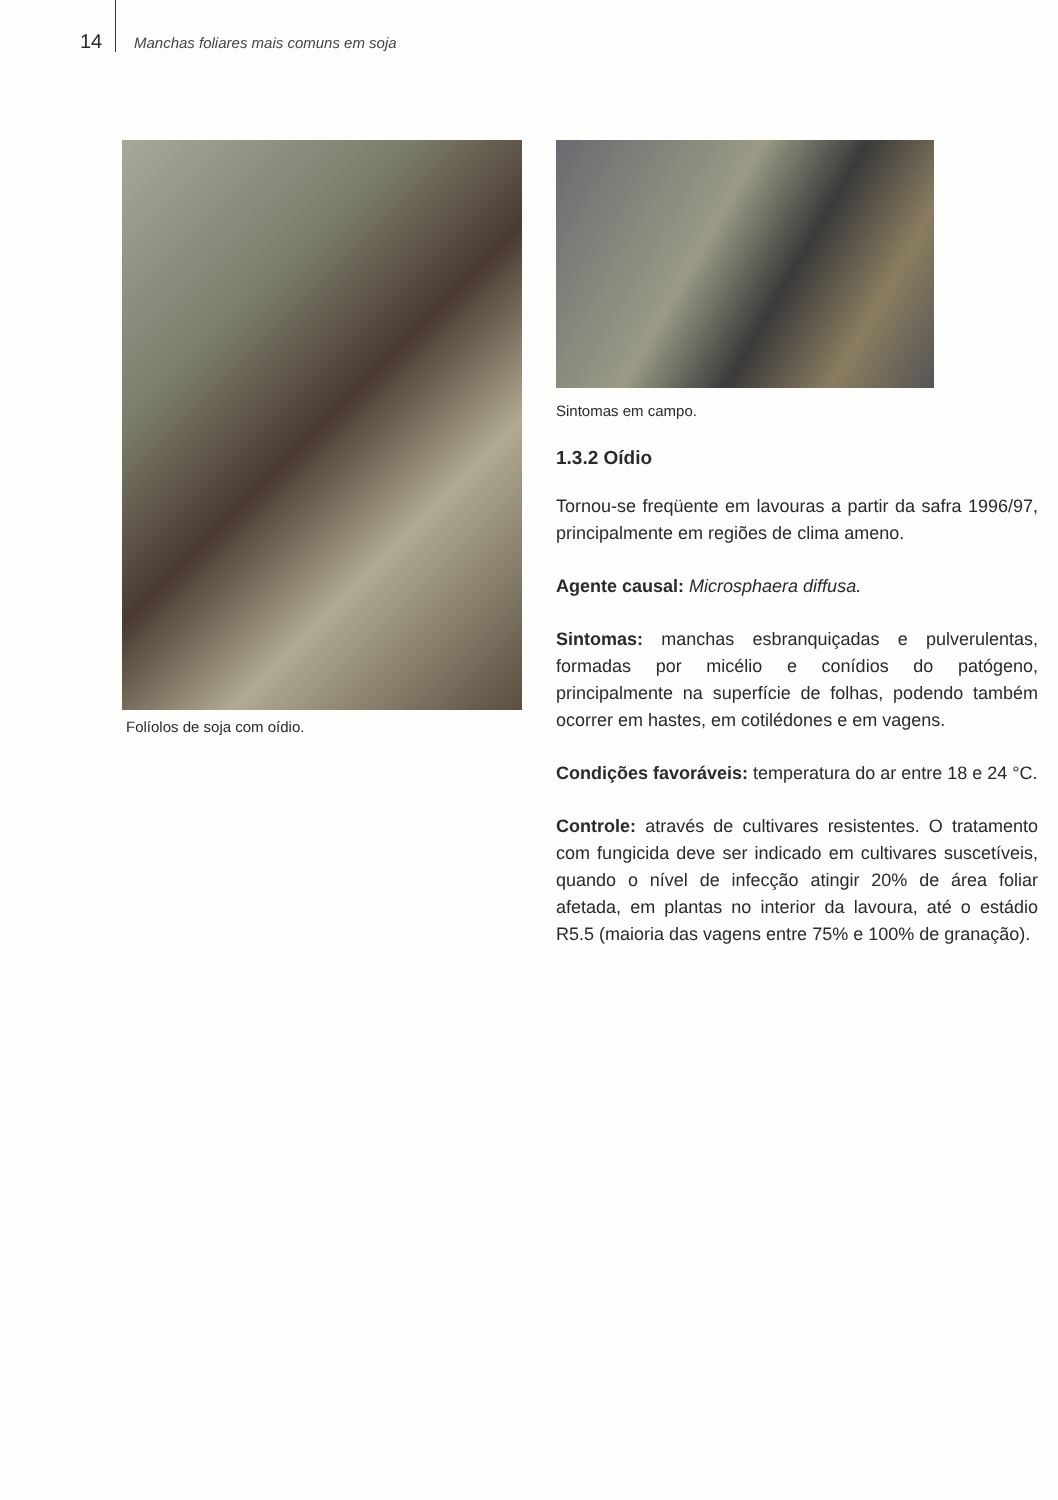14 Manchas foliares mais comuns em soja
Folíolos de soja com oídio.
Sintomas em campo.
1.3.2 Oídio
Tornou-se freqüente em lavouras a partir da safra 1996/97, principalmente em regiões de clima ameno.
Agente causal: Microsphaera diffusa.
Sintomas: manchas esbranquiçadas e pulverulentas, formadas por micélio e conídios do patógeno, principalmente na superfície de folhas, podendo também ocorrer em hastes, em cotilédones e em vagens.
Condições favoráveis: temperatura do ar entre 18 e 24 °C.
Controle: através de cultivares resistentes. O tratamento com fungicida deve ser indicado em cultivares suscetíveis, quando o nível de infecção atingir 20% de área foliar afetada, em plantas no interior da lavoura, até o estádio R5.5 (maioria das vagens entre 75% e 100% de granação).